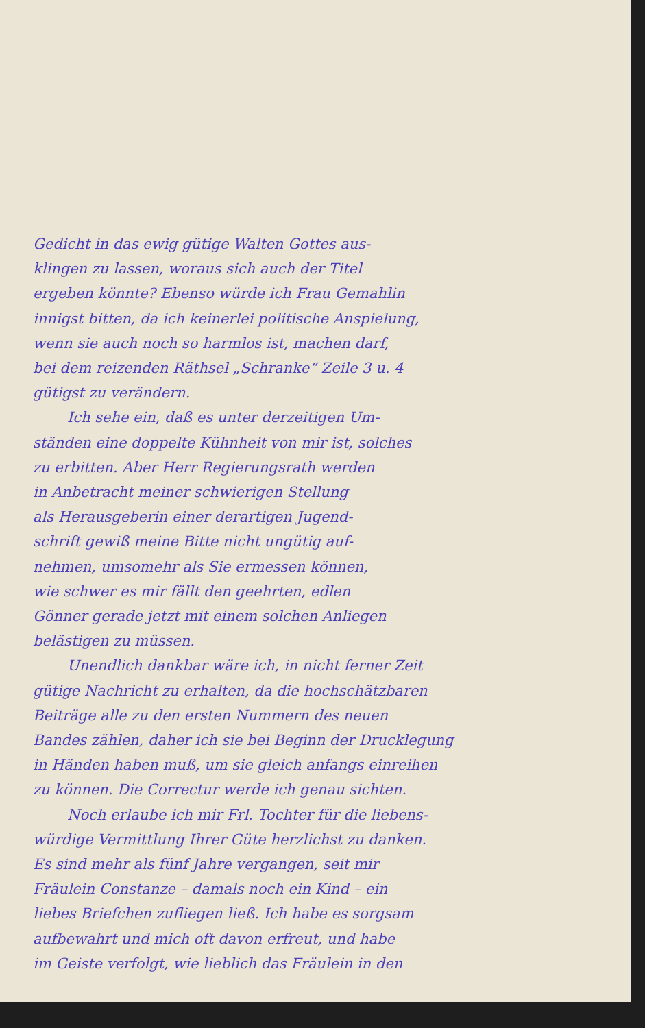Gedicht in das ewig gütige Walten Gottes aus-
klingen zu lassen, woraus sich auch der Titel
ergeben könnte? Ebenso würde ich Frau Gemahlin
innigst bitten, da ich keinerlei politische Anspielung,
wenn sie auch noch so harmlos ist, machen darf,
bei dem reizenden Räthsel „Schranke“ Zeile 3 u. 4
gütigst zu verändern.
Ich sehe ein, daß es unter derzeitigen Um-
ständen eine doppelte Kühnheit von mir ist, solches
zu erbitten. Aber Herr Regierungsrath werden
in Anbetracht meiner schwierigen Stellung
als Herausgeberin einer derartigen Jugend-
schrift gewiß meine Bitte nicht ungütig auf-
nehmen, umsomehr als Sie ermessen können,
wie schwer es mir fällt den geehrten, edlen
Gönner gerade jetzt mit einem solchen Anliegen
belästigen zu müssen.
Unendlich dankbar wäre ich, in nicht ferner Zeit
gütige Nachricht zu erhalten, da die hochschätzbaren
Beiträge alle zu den ersten Nummern des neuen
Bandes zählen, daher ich sie bei Beginn der Drucklegung
in Händen haben muß, um sie gleich anfangs einreihen
zu können. Die Correctur werde ich genau sichten.
Noch erlaube ich mir Frl. Tochter für die liebens-
würdige Vermittlung Ihrer Güte herzlichst zu danken.
Es sind mehr als fünf Jahre vergangen, seit mir
Fräulein Constanze – damals noch ein Kind – ein
liebes Briefchen zufliegen ließ. Ich habe es sorgsam
aufbewahrt und mich oft davon erfreut, und habe
im Geiste verfolgt, wie lieblich das Fräulein in den